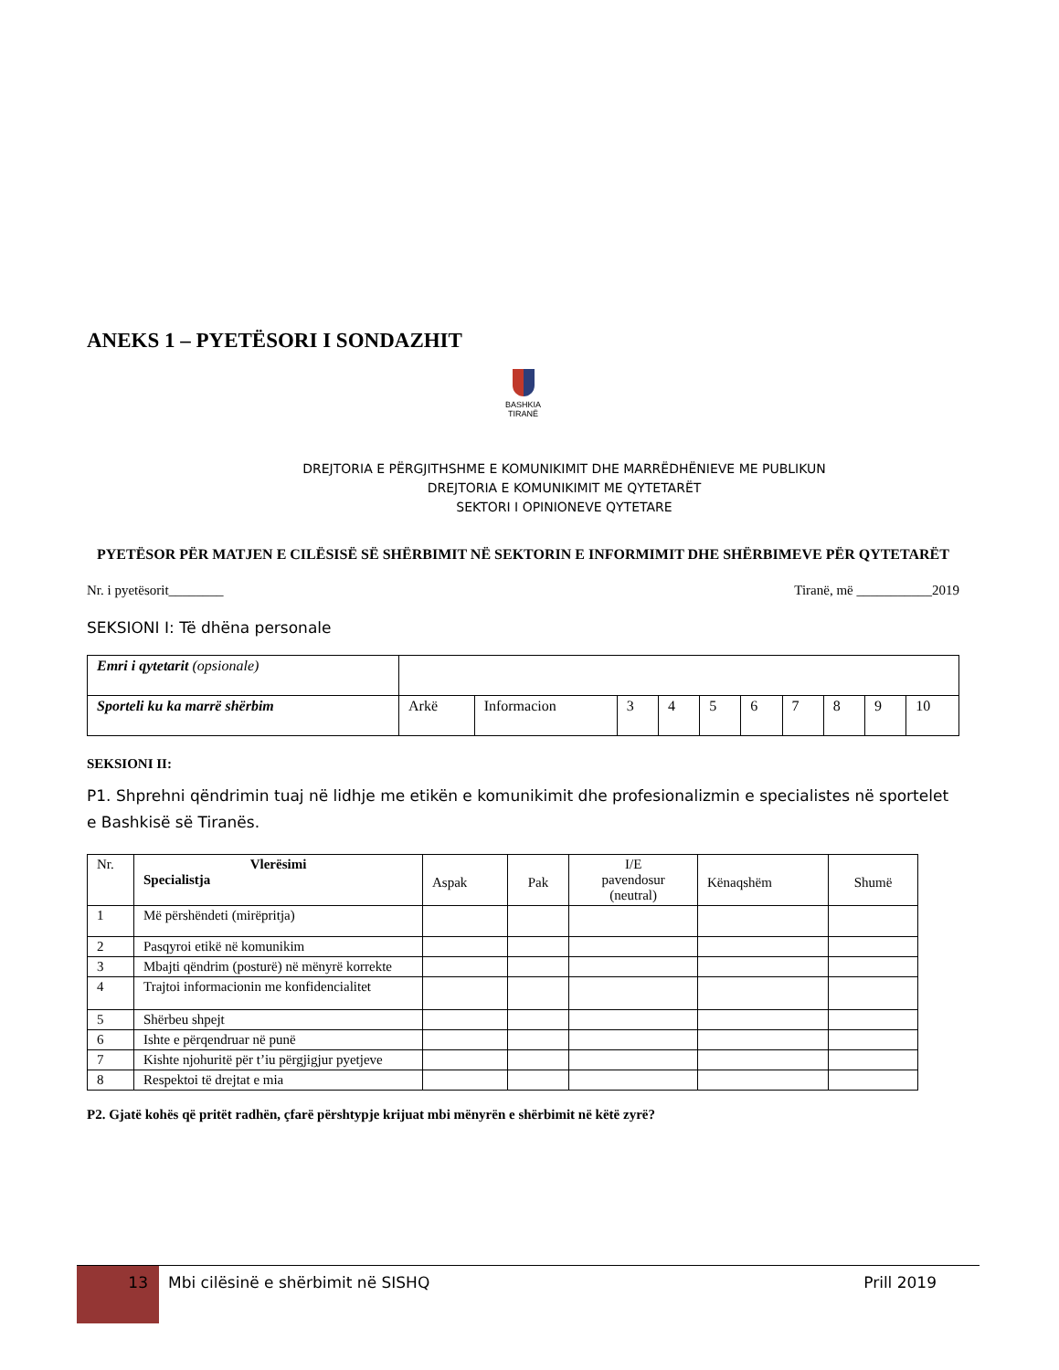ANEKS 1 – PYETËSORI I SONDAZHIT
BASHKIA
TIRANË
DREJTORIA E PËRGJITHSHME E KOMUNIKIMIT DHE MARRËDHËNIEVE ME PUBLIKUN
DREJTORIA E KOMUNIKIMIT ME QYTETARËT
SEKTORI I OPINIONEVE QYTETARE
PYETËSOR PËR MATJEN E CILËSISË SË SHËRBIMIT NË SEKTORIN E INFORMIMIT DHE SHËRBIMEVE PËR QYTETARËT
Nr. i pyetësorit________ Tiranë, më ___________2019
SEKSIONI I: Të dhëna personale
| Emri i qytetarit (opsionale) | | | | | | | | | | |
| Sporteli ku ka marrë shërbim | Arkë | Informacion | 3 | 4 | 5 | 6 | 7 | 8 | 9 | 10 |
SEKSIONI II:
P1. Shprehni qëndrimin tuaj në lidhje me etikën e komunikimit dhe profesionalizmin e specialistes në sportelet e Bashkisë së Tiranës.
| Nr. | Vlerësimi Specialistja | Aspak | Pak | I/E pavendosur (neutral) | Kënaqshëm | Shumë |
| 1 | Më përshëndeti (mirëpritja) | | | | | |
| 2 | Pasqyroi etikë në komunikim | | | | | |
| 3 | Mbajti qëndrim (posturë) në mënyrë korrekte | | | | | |
| 4 | Trajtoi informacionin me konfidencialitet | | | | | |
| 5 | Shërbeu shpejt | | | | | |
| 6 | Ishte e përqendruar në punë | | | | | |
| 7 | Kishte njohuritë për t’iu përgjigjur pyetjeve | | | | | |
| 8 | Respektoi të drejtat e mia | | | | | |
P2. Gjatë kohës që pritët radhën, çfarë përshtypje krijuat mbi mënyrën e shërbimit në këtë zyrë?
13
Mbi cilësinë e shërbimit në SISHQ
Prill 2019